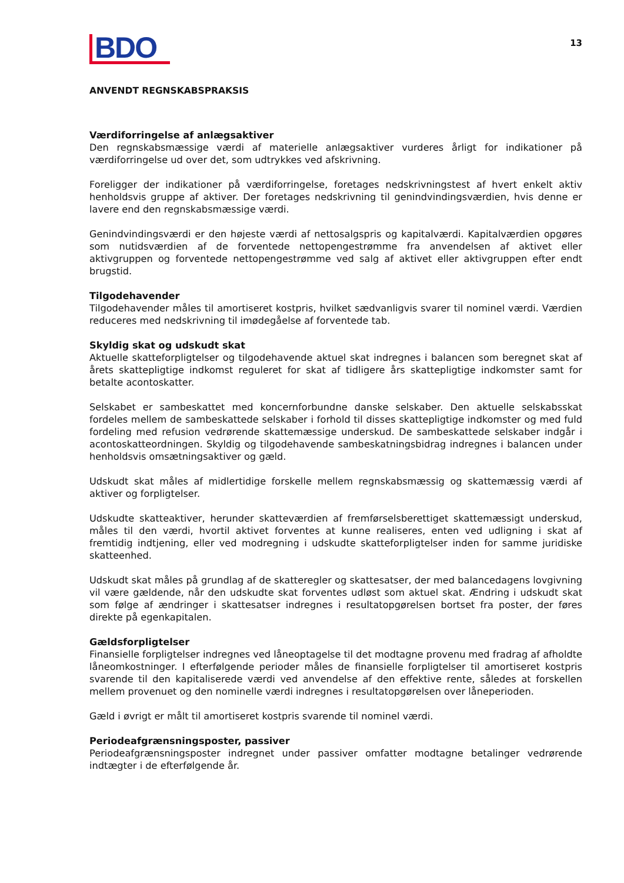BDO
13
ANVENDT REGNSKABSPRAKSIS
Værdiforringelse af anlægsaktiver
Den regnskabsmæssige værdi af materielle anlægsaktiver vurderes årligt for indikationer på værdiforringelse ud over det, som udtrykkes ved afskrivning.
Foreligger der indikationer på værdiforringelse, foretages nedskrivningstest af hvert enkelt aktiv henholdsvis gruppe af aktiver. Der foretages nedskrivning til genindvindingsværdien, hvis denne er lavere end den regnskabsmæssige værdi.
Genindvindingsværdi er den højeste værdi af nettosalgspris og kapitalværdi. Kapitalværdien opgøres som nutidsværdien af de forventede nettopengestrømme fra anvendelsen af aktivet eller aktivgruppen og forventede nettopengestrømme ved salg af aktivet eller aktivgruppen efter endt brugstid.
Tilgodehavender
Tilgodehavender måles til amortiseret kostpris, hvilket sædvanligvis svarer til nominel værdi. Værdien reduceres med nedskrivning til imødegåelse af forventede tab.
Skyldig skat og udskudt skat
Aktuelle skatteforpligtelser og tilgodehavende aktuel skat indregnes i balancen som beregnet skat af årets skattepligtige indkomst reguleret for skat af tidligere års skattepligtige indkomster samt for betalte acontoskatter.
Selskabet er sambeskattet med koncernforbundne danske selskaber. Den aktuelle selskabsskat fordeles mellem de sambeskattede selskaber i forhold til disses skattepligtige indkomster og med fuld fordeling med refusion vedrørende skattemæssige underskud. De sambeskattede selskaber indgår i acontoskatteordningen. Skyldig og tilgodehavende sambeskatningsbidrag indregnes i balancen under henholdsvis omsætningsaktiver og gæld.
Udskudt skat måles af midlertidige forskelle mellem regnskabsmæssig og skattemæssig værdi af aktiver og forpligtelser.
Udskudte skatteaktiver, herunder skatteværdien af fremførselsberettiget skattemæssigt underskud, måles til den værdi, hvortil aktivet forventes at kunne realiseres, enten ved udligning i skat af fremtidig indtjening, eller ved modregning i udskudte skatteforpligtelser inden for samme juridiske skatteenhed.
Udskudt skat måles på grundlag af de skatteregler og skattesatser, der med balancedagens lovgivning vil være gældende, når den udskudte skat forventes udløst som aktuel skat. Ændring i udskudt skat som følge af ændringer i skattesatser indregnes i resultatopgørelsen bortset fra poster, der føres direkte på egenkapitalen.
Gældsforpligtelser
Finansielle forpligtelser indregnes ved låneoptagelse til det modtagne provenu med fradrag af afholdte låneomkostninger. I efterfølgende perioder måles de finansielle forpligtelser til amortiseret kostpris svarende til den kapitaliserede værdi ved anvendelse af den effektive rente, således at forskellen mellem provenuet og den nominelle værdi indregnes i resultatopgørelsen over låneperioden.
Gæld i øvrigt er målt til amortiseret kostpris svarende til nominel værdi.
Periodeafgrænsningsposter, passiver
Periodeafgrænsningsposter indregnet under passiver omfatter modtagne betalinger vedrørende indtægter i de efterfølgende år.